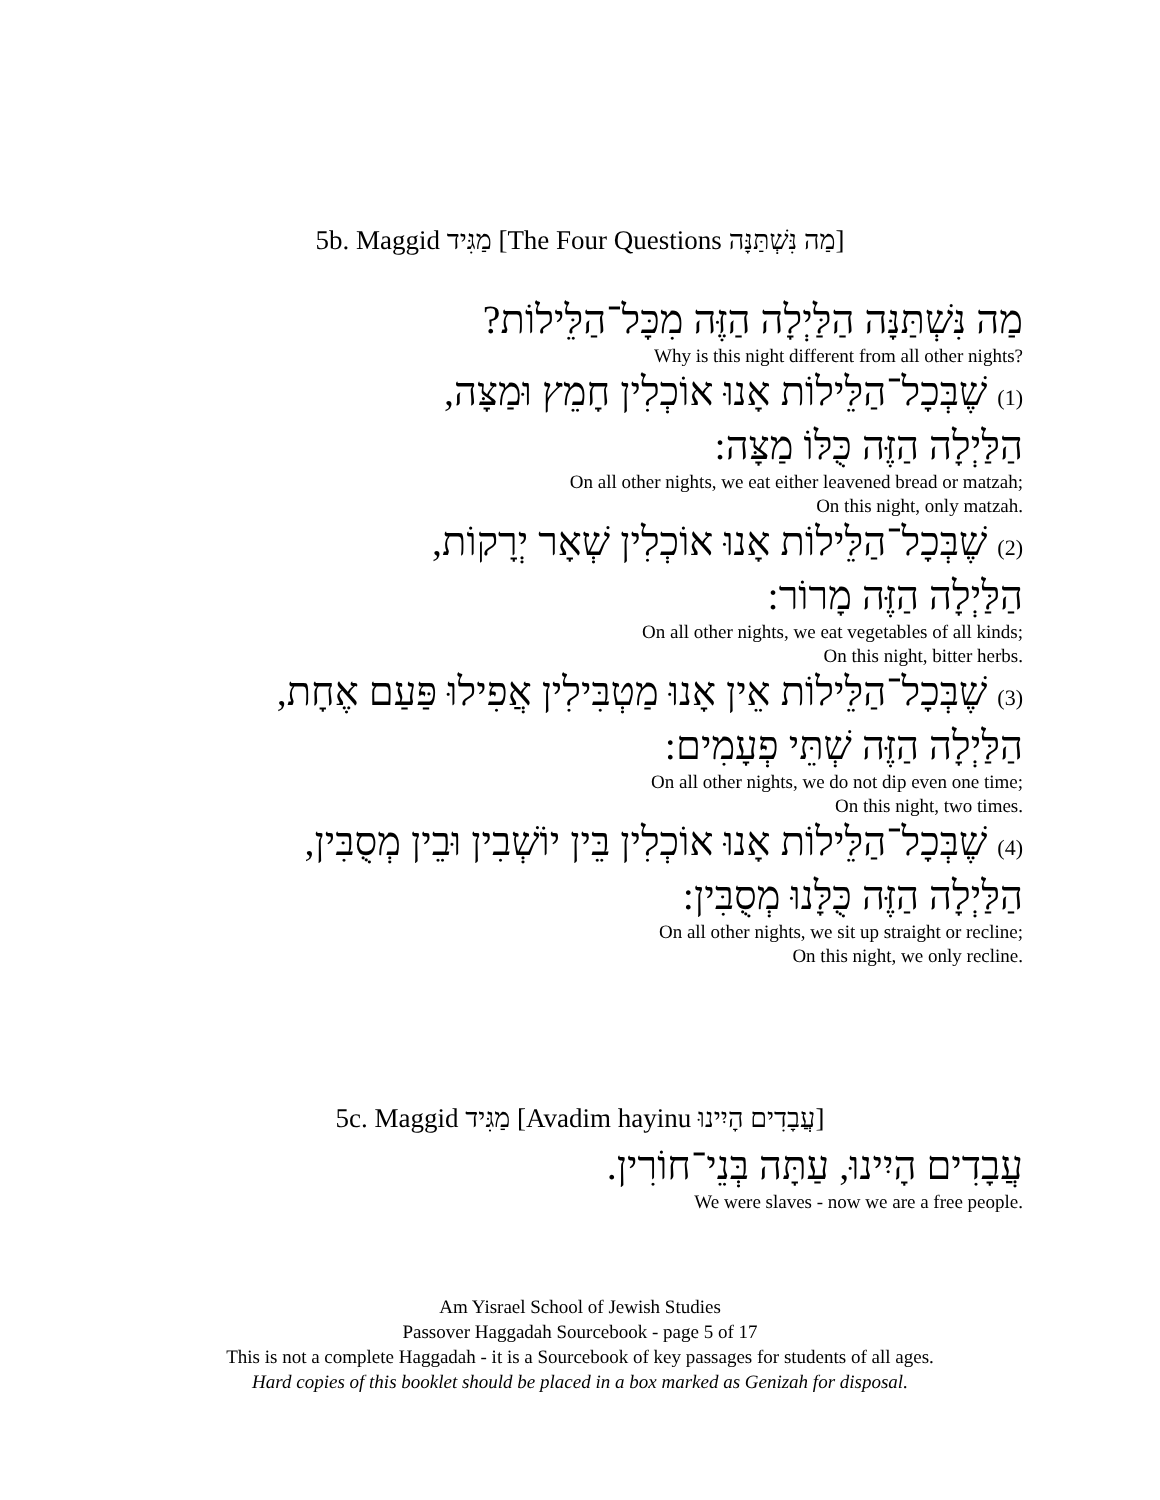5b. Maggid מַגִּיד [The Four Questions מַה נִּשְׁתַּנָּה]
מַה נִּשְׁתַּנָּה הַלַּיְלָה הַזֶּה מִכָּל־הַלֵּילוֹת?
Why is this night different from all other nights?
(1) שֶׁבְּכָל־הַלֵּילוֹת אָנוּ אוֹכְלִין חָמֵץ וּמַצָּה,
הַלַּיְלָה הַזֶּה כֻּלּוֹ מַצָּה:
On all other nights, we eat either leavened bread or matzah;
On this night, only matzah.
(2) שֶׁבְּכָל־הַלֵּילוֹת אָנוּ אוֹכְלִין שְׁאָר יְרָקוֹת,
הַלַּיְלָה הַזֶּה מָרוֹר:
On all other nights, we eat vegetables of all kinds;
On this night, bitter herbs.
(3) שֶׁבְּכָל־הַלֵּילוֹת אֵין אָנוּ מַטְבִּילִין אֲפִילוּ פַּעַם אֶחָת,
הַלַּיְלָה הַזֶּה שְׁתֵּי פְעָמִים:
On all other nights, we do not dip even one time;
On this night, two times.
(4) שֶׁבְּכָל־הַלֵּילוֹת אָנוּ אוֹכְלִין בֵּין יוֹשְׁבִין וּבֵין מְסֻבִּין,
הַלַּיְלָה הַזֶּה כֻּלָּנוּ מְסֻבִּין:
On all other nights, we sit up straight or recline;
On this night, we only recline.
5c. Maggid מַגִּיד [Avadim hayinu עֲבָדִים הָיִינוּ]
עֲבָדִים הָיִינוּ, עַתָּה בְּנֵי־חוֹרִין.
We were slaves - now we are a free people.
Am Yisrael School of Jewish Studies
Passover Haggadah Sourcebook - page 5 of 17
This is not a complete Haggadah - it is a Sourcebook of key passages for students of all ages.
Hard copies of this booklet should be placed in a box marked as Genizah for disposal.